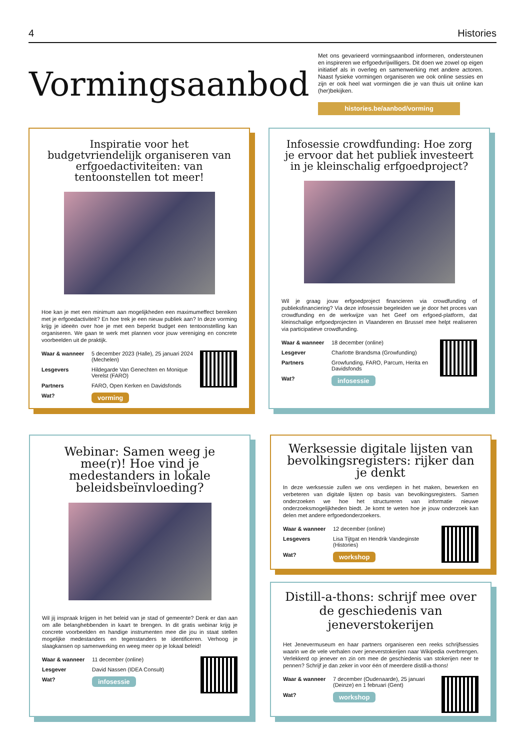4 Histories
Vormingsaanbod
Met ons gevarieerd vormingsaanbod informeren, ondersteunen en inspireren we erfgoedvrijwilligers. Dit doen we zowel op eigen initiatief als in overleg en samenwerking met andere actoren. Naast fysieke vormingen organiseren we ook online sessies en zijn er ook heel wat vormingen die je van thuis uit online kan (her)bekijken.
histories.be/aanbod/vorming
Inspiratie voor het budgetvriendelijk organiseren van erfgoedactiviteiten: van tentoonstellen tot meer!
Hoe kan je met een minimum aan mogelijkheden een maximumeffect bereiken met je erfgoedactiviteit? En hoe trek je een nieuw publiek aan? In deze vorming krijg je ideeën over hoe je met een beperkt budget een tentoonstelling kan organiseren. We gaan te werk met plannen voor jouw vereniging en concrete voorbeelden uit de praktijk.
Waar & wanneer 5 december 2023 (Halle), 25 januari 2024 (Mechelen)
Lesgevers Hildegarde Van Genechten en Monique Verelst (FARO)
Partners FARO, Open Kerken en Davidsfonds
Wat? vorming
Infosessie crowdfunding: Hoe zorg je ervoor dat het publiek investeert in je kleinschalig erfgoedproject?
Wil je graag jouw erfgoedproject financieren via crowdfunding of publieksfinanciering? Via deze infosessie begeleiden we je door het proces van crowdfunding en de werkwijze van het Geef om erfgoed-platform, dat kleinschalige erfgoedprojecten in Vlaanderen en Brussel mee helpt realiseren via participatieve crowdfunding.
Waar & wanneer 18 december (online)
Lesgever Charlotte Brandsma (Growfunding)
Partners Growfunding, FARO, Parcum, Herita en Davidsfonds
Wat? infosessie
Webinar: Samen weeg je mee(r)! Hoe vind je medestanders in lokale beleidsbeïnvloeding?
Wil jij inspraak krijgen in het beleid van je stad of gemeente? Denk er dan aan om alle belanghebbenden in kaart te brengen. In dit gratis webinar krijg je concrete voorbeelden en handige instrumenten mee die jou in staat stellen mogelijke medestanders en tegenstanders te identificeren. Verhoog je slaagkansen op samenwerking en weeg meer op je lokaal beleid!
Waar & wanneer 11 december (online)
Lesgever David Nassen (IDEA Consult)
Wat? infosessie
Werksessie digitale lijsten van bevolkingsregisters: rijker dan je denkt
In deze werksessie zullen we ons verdiepen in het maken, bewerken en verbeteren van digitale lijsten op basis van bevolkingsregisters. Samen onderzoeken we hoe het structureren van informatie nieuwe onderzoeksmogelijkheden biedt. Je komt te weten hoe je jouw onderzoek kan delen met andere erfgoedonderzoekers.
Waar & wanneer 12 december (online)
Lesgevers Lisa Tijtgat en Hendrik Vandeginste (Histories)
Wat? workshop
Distill-a-thons: schrijf mee over de geschiedenis van jeneverstokerijen
Het Jenevermuseum en haar partners organiseren een reeks schrijfsessies waarin we de vele verhalen over jeneverstokerijen naar Wikipedia overbrengen. Verlekkerd op jenever en zin om mee de geschiedenis van stokerijen neer te pennen? Schrijf je dan zeker in voor één of meerdere distill-a-thons!
Waar & wanneer 7 december (Oudenaarde), 25 januari (Deinze) en 1 februari (Gent)
Wat? workshop